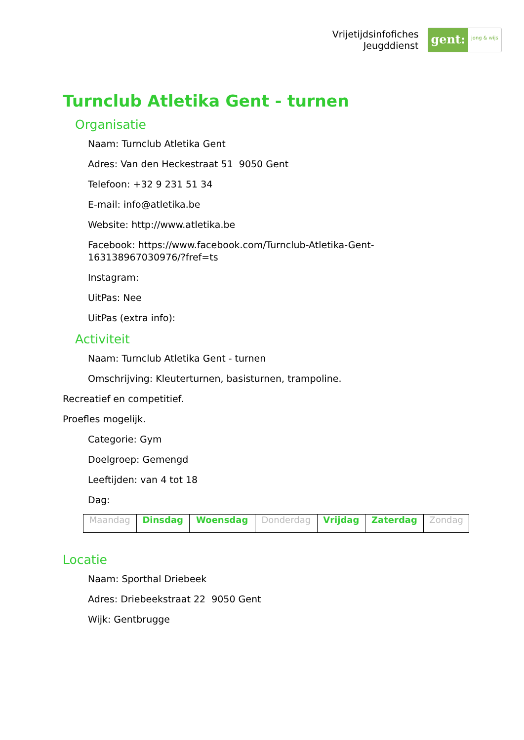Vrijetijdsinfofiches
Jeugddienst
gent:
jong & wijs
Turnclub Atletika Gent - turnen
Organisatie
Naam: Turnclub Atletika Gent
Adres: Van den Heckestraat 51 9050 Gent
Telefoon: +32 9 231 51 34
E-mail: info@atletika.be
Website: http://www.atletika.be
Facebook: https://www.facebook.com/Turnclub-Atletika-Gent-163138967030976/?fref=ts
Instagram:
UitPas: Nee
UitPas (extra info):
Activiteit
Naam: Turnclub Atletika Gent - turnen
Omschrijving: Kleuterturnen, basisturnen, trampoline.
Recreatief en competitief.
Proefles mogelijk.
Categorie: Gym
Doelgroep: Gemengd
Leeftijden: van 4 tot 18
Dag:
| Maandag | Dinsdag | Woensdag | Donderdag | Vrijdag | Zaterdag | Zondag |
Locatie
Naam: Sporthal Driebeek
Adres: Driebeekstraat 22 9050 Gent
Wijk: Gentbrugge